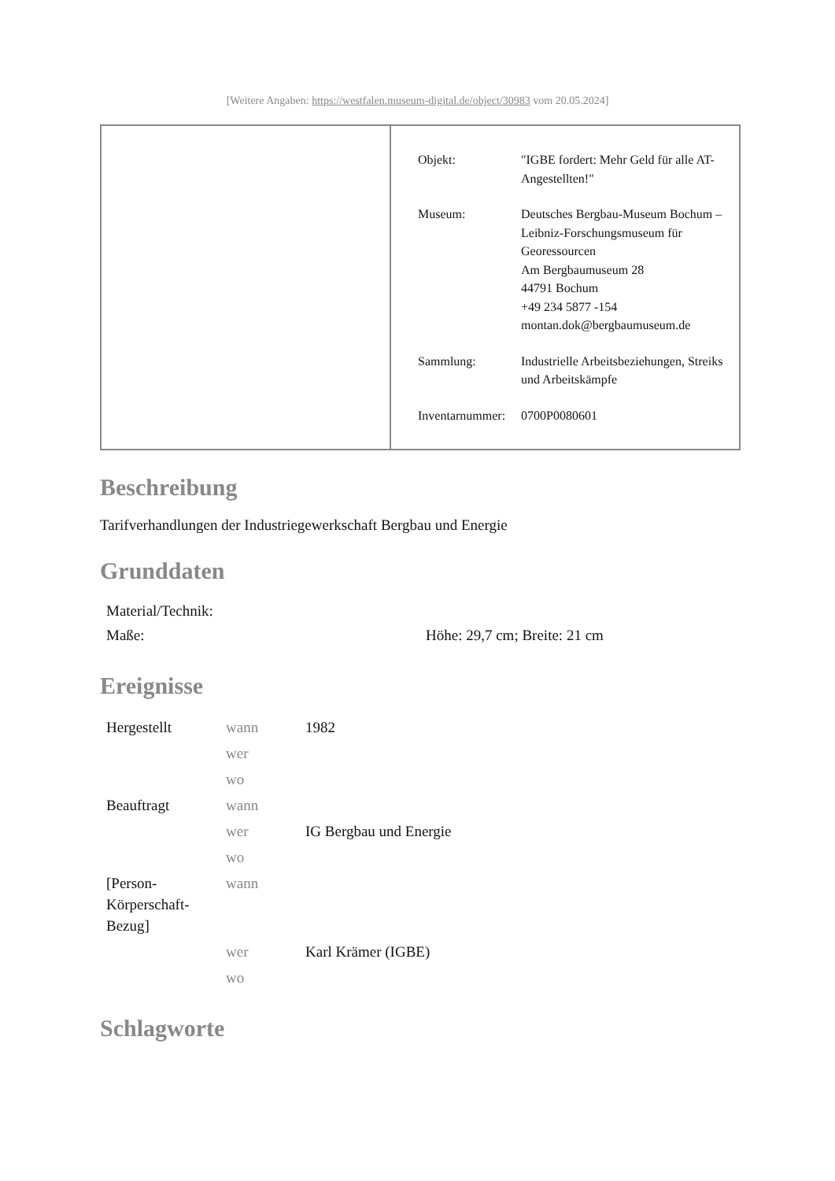[Weitere Angaben: https://westfalen.museum-digital.de/object/30983 vom 20.05.2024]
| | / Objekt: / "IGBE fordert: Mehr Geld für alle AT-Angestellten!" / / Museum: / Deutsches Bergbau-Museum Bochum – Leibniz-Forschungsmuseum für Georessourcen Am Bergbaumuseum 28 44791 Bochum +49 234 5877 -154 montan.dok@bergbaumuseum.de / / Sammlung: / Industrielle Arbeitsbeziehungen, Streiks und Arbeitskämpfe / / Inventarnummer: / 0700P0080601 / |
Beschreibung
Tarifverhandlungen der Industriegewerkschaft Bergbau und Energie
Grunddaten
| Material/Technik: | |
| Maße: | Höhe: 29,7 cm; Breite: 21 cm |
Ereignisse
| Hergestellt | wann | 1982 |
| | wer | |
| | wo | |
| Beauftragt | wann | |
| | wer | IG Bergbau und Energie |
| | wo | |
| [Person-Körperschaft-Bezug] | wann | |
| | wer | Karl Krämer (IGBE) |
| | wo | |
Schlagworte